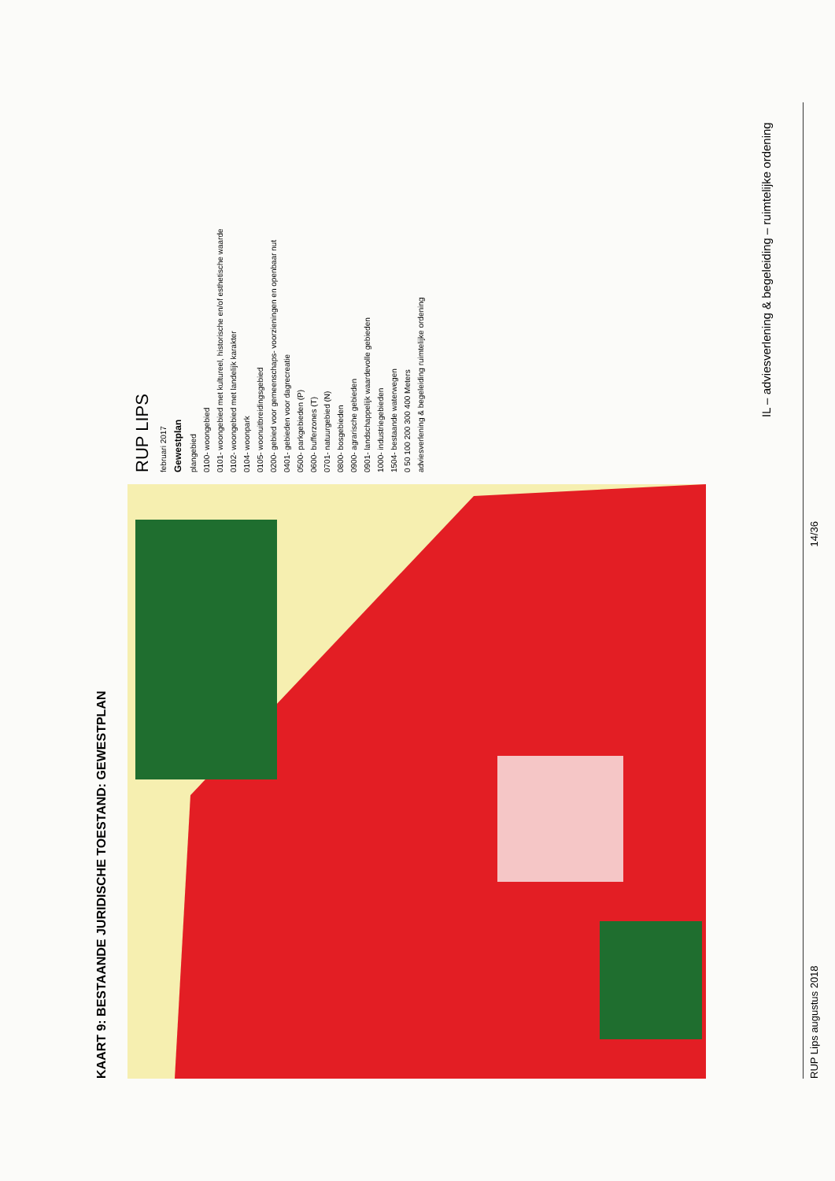KAART 9: BESTAANDE JURIDISCHE TOESTAND: GEWESTPLAN
RUP LIPS
februari 2017
Gewestplan
plangebied
0100- woongebied
0101- woongebied met kultureel, historische en/of esthetische waarde
0102- woongebied met landelijk karakter
0104- woonpark
0105- woonuitbreidingsgebied
0200- gebied voor gemeenschaps- voorzieningen en openbaar nut
0401- gebieden voor dagrecreatie
0500- parkgebieden (P)
0600- bufferzones (T)
0701- natuurgebied (N)
0800- bosgebieden
0900- agrarische gebieden
0901- landschappelijk waardevolle gebieden
1000- industriegebieden
1504- bestaande waterwegen
0 50 100 200 300 400 Meters
adviesverlening & begeleiding ruimtelijke ordening
IL – adviesverlening & begeleiding – ruimtelijke ordening
RUP Lips augustus 2018 14/36